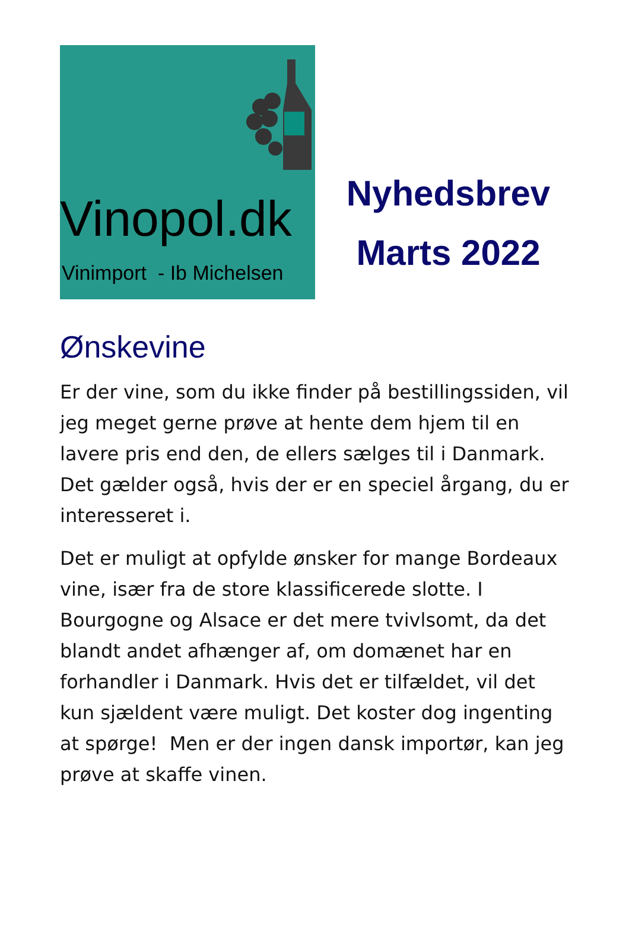Vinopol.dk
Vinimport - Ib Michelsen
Nyhedsbrev
Marts 2022
Ønskevine
Er der vine, som du ikke finder på bestillingssiden, vil jeg meget gerne prøve at hente dem hjem til en lavere pris end den, de ellers sælges til i Danmark. Det gælder også, hvis der er en speciel årgang, du er interesseret i.
Det er muligt at opfylde ønsker for mange Bordeaux vine, især fra de store klassificerede slotte. I Bourgogne og Alsace er det mere tvivlsomt, da det blandt andet afhænger af, om domænet har en forhandler i Danmark. Hvis det er tilfældet, vil det kun sjældent være muligt. Det koster dog ingenting at spørge! Men er der ingen dansk importør, kan jeg prøve at skaffe vinen.